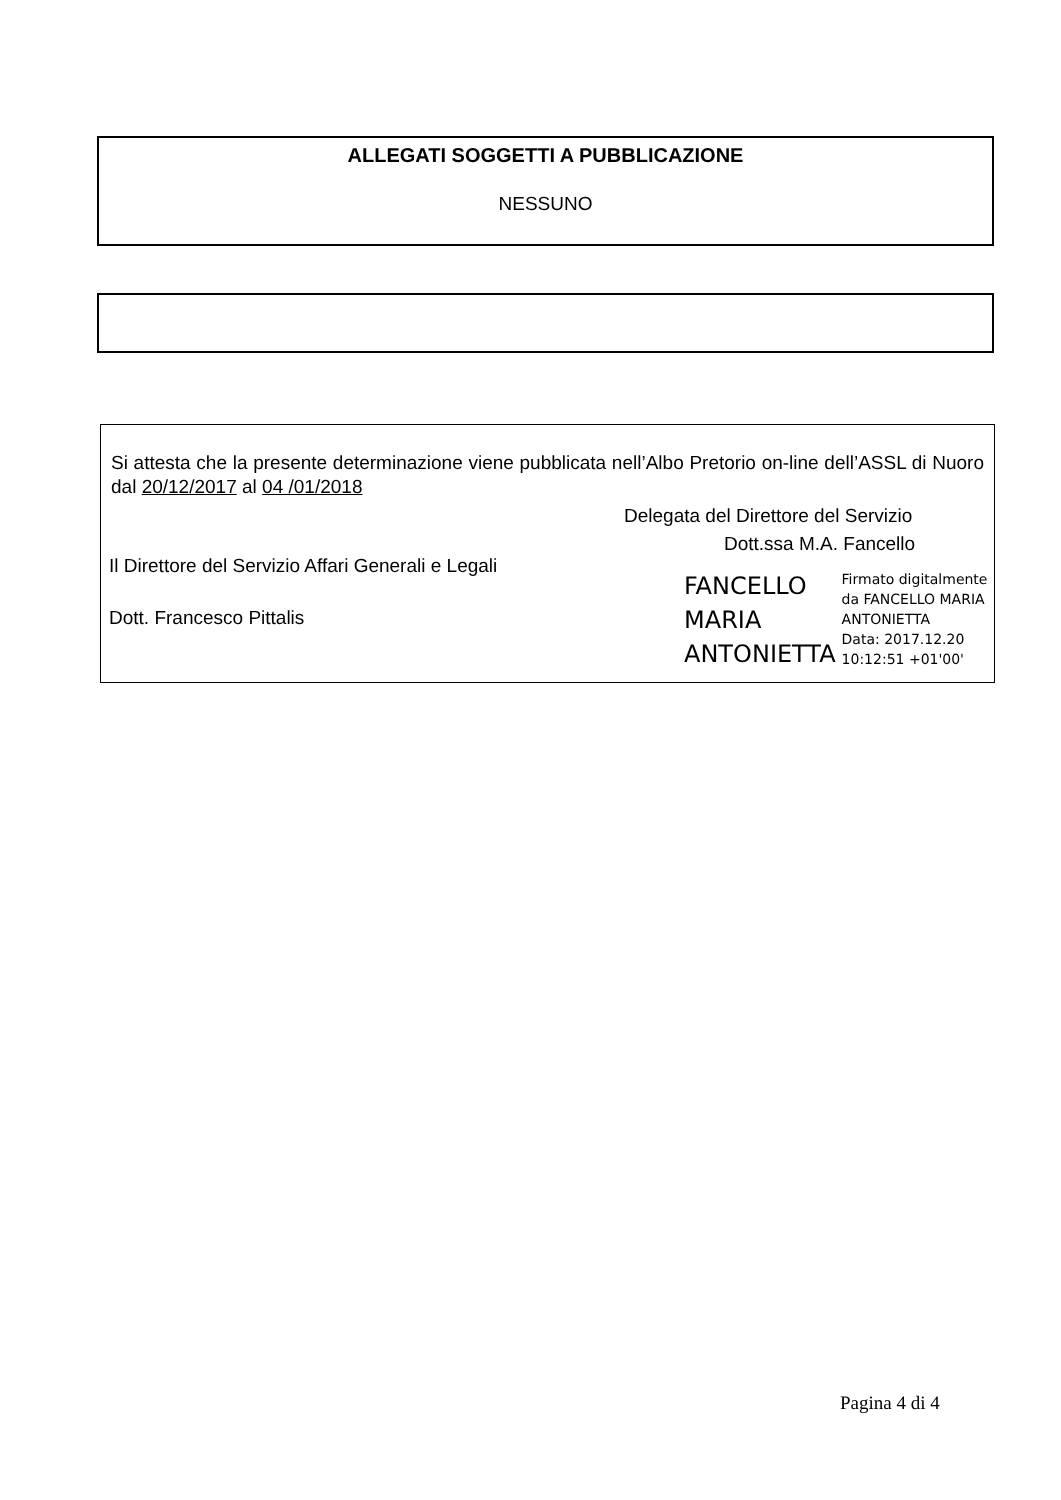ALLEGATI SOGGETTI A PUBBLICAZIONE
NESSUNO
Si attesta che la presente determinazione viene pubblicata nell’Albo Pretorio on-line dell’ASSL di Nuoro dal 20/12/2017 al 04 /01/2018
Il Direttore del Servizio Affari Generali e Legali
Dott. Francesco Pittalis
Delegata del Direttore del Servizio
Dott.ssa M.A. Fancello
FANCELLO
MARIA
ANTONIETTA
Firmato digitalmente
da FANCELLO MARIA
ANTONIETTA
Data: 2017.12.20
10:12:51 +01'00'
Pagina 4 di 4